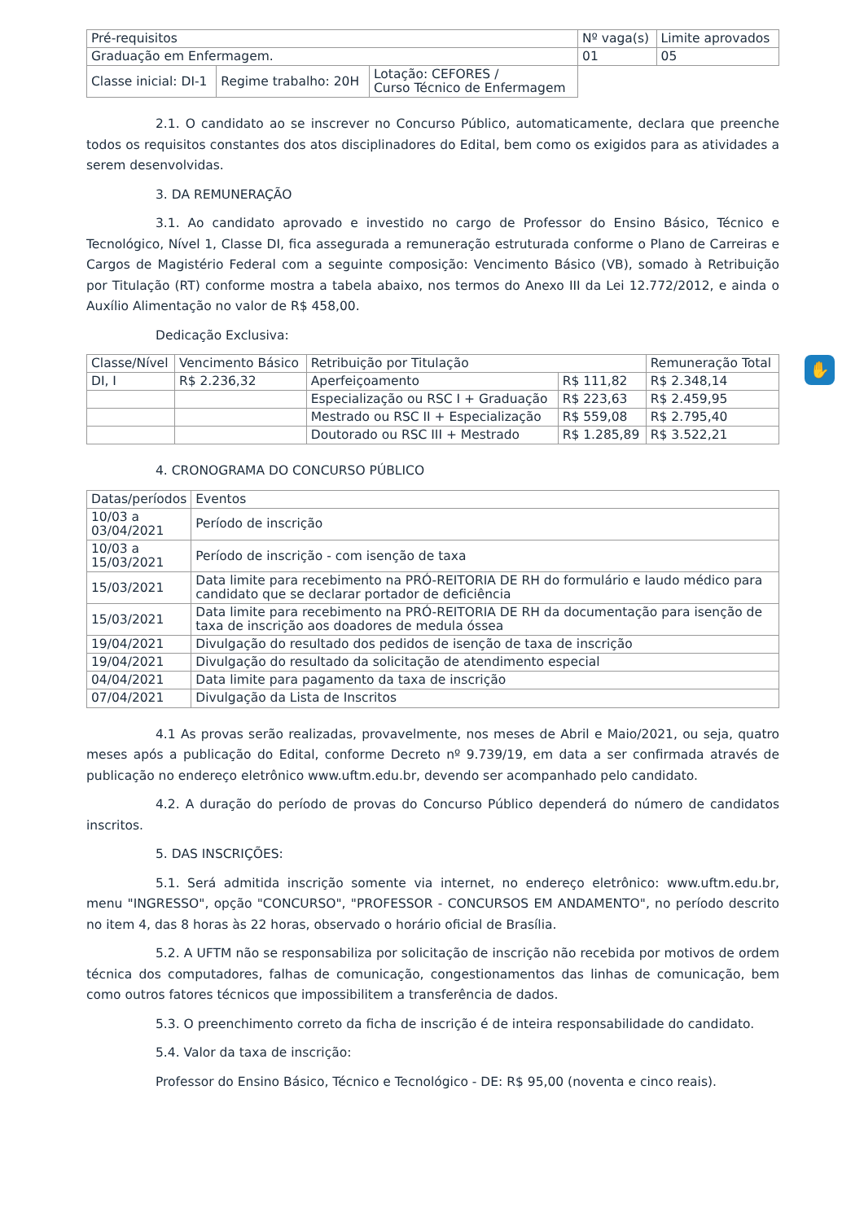| Pré-requisitos | | | Nº vaga(s) | Limite aprovados |
| Graduação em Enfermagem. | | | 01 | 05 |
| Classe inicial: DI-1 | Regime trabalho: 20H | Lotação: CEFORES / Curso Técnico de Enfermagem | | |
2.1. O candidato ao se inscrever no Concurso Público, automaticamente, declara que preenche todos os requisitos constantes dos atos disciplinadores do Edital, bem como os exigidos para as atividades a serem desenvolvidas.
3. DA REMUNERAÇÃO
3.1. Ao candidato aprovado e investido no cargo de Professor do Ensino Básico, Técnico e Tecnológico, Nível 1, Classe DI, fica assegurada a remuneração estruturada conforme o Plano de Carreiras e Cargos de Magistério Federal com a seguinte composição: Vencimento Básico (VB), somado à Retribuição por Titulação (RT) conforme mostra a tabela abaixo, nos termos do Anexo III da Lei 12.772/2012, e ainda o Auxílio Alimentação no valor de R$ 458,00.
Dedicação Exclusiva:
| Classe/Nível | Vencimento Básico | Retribuição por Titulação | | Remuneração Total |
| --- | --- | --- | --- | --- |
| DI, I | R$ 2.236,32 | Aperfeiçoamento | R$ 111,82 | R$ 2.348,14 |
| | | Especialização ou RSC I + Graduação | R$ 223,63 | R$ 2.459,95 |
| | | Mestrado ou RSC II + Especialização | R$ 559,08 | R$ 2.795,40 |
| | | Doutorado ou RSC III + Mestrado | R$ 1.285,89 | R$ 3.522,21 |
4. CRONOGRAMA DO CONCURSO PÚBLICO
| Datas/períodos | Eventos |
| --- | --- |
| 10/03 a 03/04/2021 | Período de inscrição |
| 10/03 a 15/03/2021 | Período de inscrição - com isenção de taxa |
| 15/03/2021 | Data limite para recebimento na PRÓ-REITORIA DE RH do formulário e laudo médico para candidato que se declarar portador de deficiência |
| 15/03/2021 | Data limite para recebimento na PRÓ-REITORIA DE RH da documentação para isenção de taxa de inscrição aos doadores de medula óssea |
| 19/04/2021 | Divulgação do resultado dos pedidos de isenção de taxa de inscrição |
| 19/04/2021 | Divulgação do resultado da solicitação de atendimento especial |
| 04/04/2021 | Data limite para pagamento da taxa de inscrição |
| 07/04/2021 | Divulgação da Lista de Inscritos |
4.1 As provas serão realizadas, provavelmente, nos meses de Abril e Maio/2021, ou seja, quatro meses após a publicação do Edital, conforme Decreto nº 9.739/19, em data a ser confirmada através de publicação no endereço eletrônico www.uftm.edu.br, devendo ser acompanhado pelo candidato.
4.2. A duração do período de provas do Concurso Público dependerá do número de candidatos inscritos.
5. DAS INSCRIÇÕES:
5.1. Será admitida inscrição somente via internet, no endereço eletrônico: www.uftm.edu.br, menu "INGRESSO", opção "CONCURSO", "PROFESSOR - CONCURSOS EM ANDAMENTO", no período descrito no item 4, das 8 horas às 22 horas, observado o horário oficial de Brasília.
5.2. A UFTM não se responsabiliza por solicitação de inscrição não recebida por motivos de ordem técnica dos computadores, falhas de comunicação, congestionamentos das linhas de comunicação, bem como outros fatores técnicos que impossibilitem a transferência de dados.
5.3. O preenchimento correto da ficha de inscrição é de inteira responsabilidade do candidato.
5.4. Valor da taxa de inscrição:
Professor do Ensino Básico, Técnico e Tecnológico - DE: R$ 95,00 (noventa e cinco reais).
✋